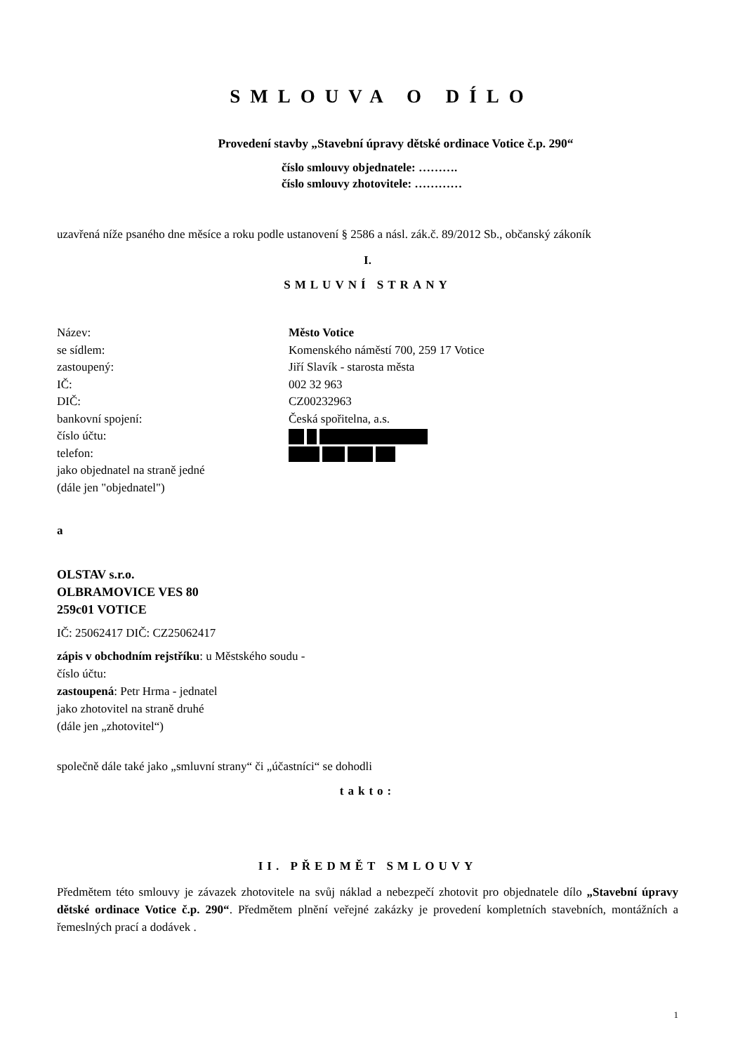SMLOUVA O DÍLO
Provedení stavby „Stavební úpravy dětské ordinace Votice č.p. 290“
číslo smlouvy objednatele: ……….
číslo smlouvy zhotovitele: …………
uzavřená níže psaného dne měsíce a roku podle ustanovení § 2586 a násl. zák.č. 89/2012 Sb., občanský zákoník
I.
SMLUVNÍ STRANY
| Název: | Město Votice |
| se sídlem: | Komenského náměstí 700, 259 17 Votice |
| zastoupený: | Jiří Slavík - starosta města |
| IČ: | 002 32 963 |
| DIČ: | CZ00232963 |
| bankovní spojení: | Česká spořitelna, a.s. |
| číslo účtu: | |
| telefon: | |
| jako objednatel na straně jedné (dále jen "objednatel") | |
a
OLSTAV s.r.o.
OLBRAMOVICE VES 80
259c01 VOTICE
IČ: 25062417 DIČ: CZ25062417
zápis v obchodním rejstříku: u Městského soudu -
číslo účtu:
zastoupená: Petr Hrma - jednatel
jako zhotovitel na straně druhé
(dále jen „zhotovitel“)
společně dále také jako „smluvní strany“ či „účastníci“ se dohodli
takto:
II. PŘEDMĚT SMLOUVY
Předmětem této smlouvy je závazek zhotovitele na svůj náklad a nebezpečí zhotovit pro objednatele dílo „Stavební úpravy dětské ordinace Votice č.p. 290“. Předmětem plnění veřejné zakázky je provedení kompletních stavebních, montážních a řemeslných prací a dodávek .
1